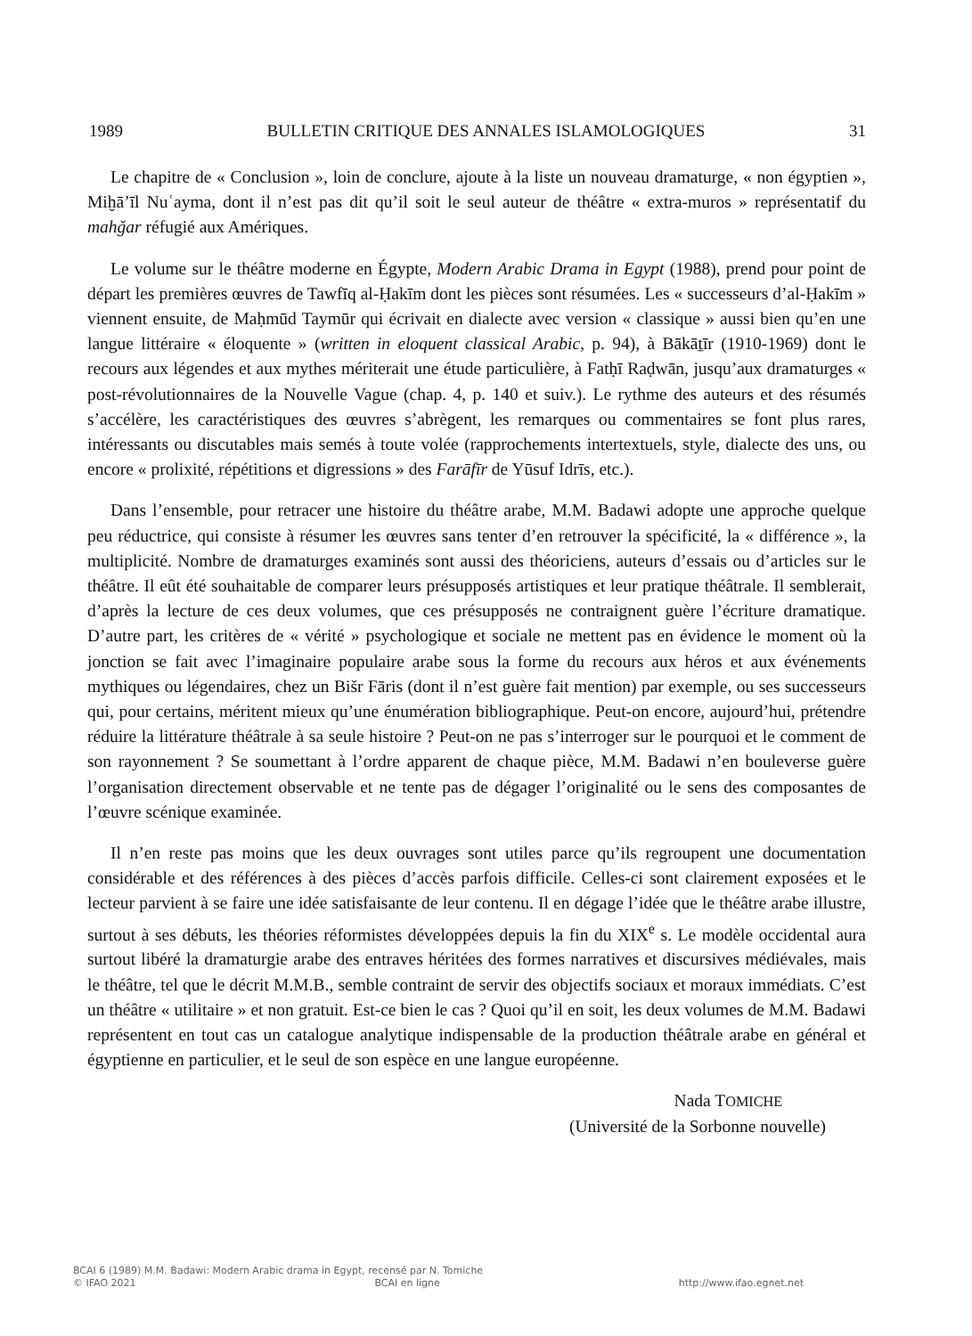1989 BULLETIN CRITIQUE DES ANNALES ISLAMOLOGIQUES 31
Le chapitre de « Conclusion », loin de conclure, ajoute à la liste un nouveau dramaturge, « non égyptien », Miḫā’īl Nuʿayma, dont il n’est pas dit qu’il soit le seul auteur de théâtre « extra-muros » représentatif du mahǧar réfugié aux Amériques.
Le volume sur le théâtre moderne en Égypte, Modern Arabic Drama in Egypt (1988), prend pour point de départ les premières œuvres de Tawfīq al-Ḥakīm dont les pièces sont résumées. Les « successeurs d’al-Ḥakīm » viennent ensuite, de Maḥmūd Taymūr qui écrivait en dialecte avec version « classique » aussi bien qu’en une langue littéraire « éloquente » (written in eloquent classical Arabic, p. 94), à Bākāṯīr (1910-1969) dont le recours aux légendes et aux mythes mériterait une étude particulière, à Fatḥī Raḍwān, jusqu’aux dramaturges « post-révolutionnaires de la Nouvelle Vague (chap. 4, p. 140 et suiv.). Le rythme des auteurs et des résumés s’accélère, les caractéristiques des œuvres s’abrègent, les remarques ou commentaires se font plus rares, intéressants ou discutables mais semés à toute volée (rapprochements intertextuels, style, dialecte des uns, ou encore « prolixité, répétitions et digressions » des Farāfīr de Yūsuf Idrīs, etc.).
Dans l’ensemble, pour retracer une histoire du théâtre arabe, M.M. Badawi adopte une approche quelque peu réductrice, qui consiste à résumer les œuvres sans tenter d’en retrouver la spécificité, la « différence », la multiplicité. Nombre de dramaturges examinés sont aussi des théoriciens, auteurs d’essais ou d’articles sur le théâtre. Il eût été souhaitable de comparer leurs présupposés artistiques et leur pratique théâtrale. Il semblerait, d’après la lecture de ces deux volumes, que ces présupposés ne contraignent guère l’écriture dramatique. D’autre part, les critères de « vérité » psychologique et sociale ne mettent pas en évidence le moment où la jonction se fait avec l’imaginaire populaire arabe sous la forme du recours aux héros et aux événements mythiques ou légendaires, chez un Bišr Fāris (dont il n’est guère fait mention) par exemple, ou ses successeurs qui, pour certains, méritent mieux qu’une énumération bibliographique. Peut-on encore, aujourd’hui, prétendre réduire la littérature théâtrale à sa seule histoire ? Peut-on ne pas s’interroger sur le pourquoi et le comment de son rayonnement ? Se soumettant à l’ordre apparent de chaque pièce, M.M. Badawi n’en bouleverse guère l’organisation directement observable et ne tente pas de dégager l’originalité ou le sens des composantes de l’œuvre scénique examinée.
Il n’en reste pas moins que les deux ouvrages sont utiles parce qu’ils regroupent une documentation considérable et des références à des pièces d’accès parfois difficile. Celles-ci sont clairement exposées et le lecteur parvient à se faire une idée satisfaisante de leur contenu. Il en dégage l’idée que le théâtre arabe illustre, surtout à ses débuts, les théories réformistes développées depuis la fin du XIX<sup>e</sup> s. Le modèle occidental aura surtout libéré la dramaturgie arabe des entraves héritées des formes narratives et discursives médiévales, mais le théâtre, tel que le décrit M.M.B., semble contraint de servir des objectifs sociaux et moraux immédiats. C’est un théâtre « utilitaire » et non gratuit. Est-ce bien le cas ? Quoi qu’il en soit, les deux volumes de M.M. Badawi représentent en tout cas un catalogue analytique indispensable de la production théâtrale arabe en général et égyptienne en particulier, et le seul de son espèce en une langue européenne.
Nada TOMICHE
(Université de la Sorbonne nouvelle)
BCAI 6 (1989) M.M. Badawi: Modern Arabic drama in Egypt, recensé par N. Tomiche
© IFAO 2021 BCAI en ligne http://www.ifao.egnet.net